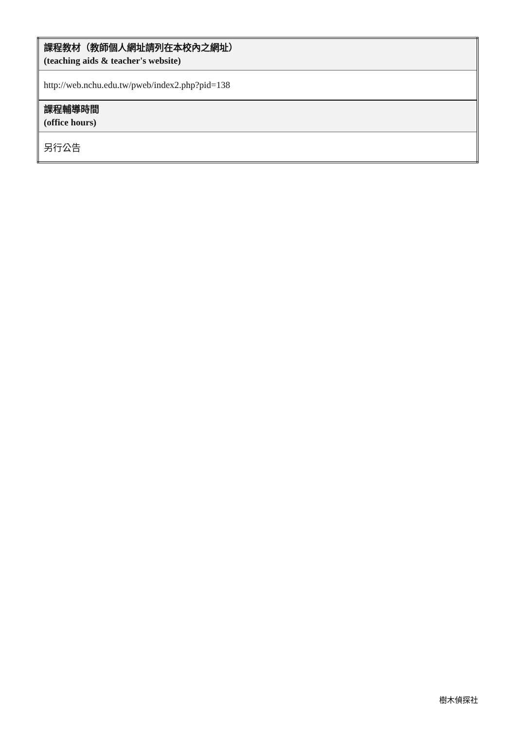| 課程教材（教師個人網址請列在本校內之網址） (teaching aids & teacher's website) |
| http://web.nchu.edu.tw/pweb/index2.php?pid=138 |
| 課程輔導時間 (office hours) |
| 另行公告 |
樹木偵探社